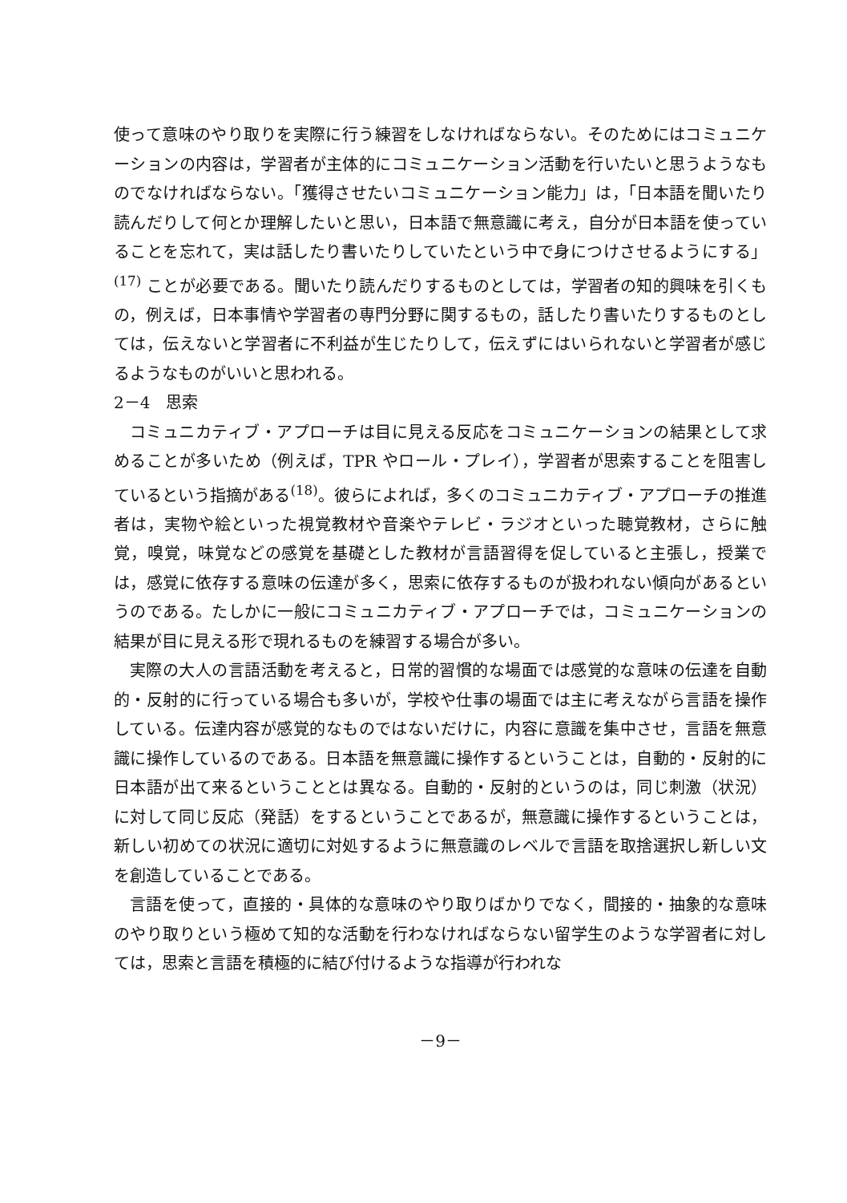使って意味のやり取りを実際に行う練習をしなければならない。そのためにはコミュニケーションの内容は，学習者が主体的にコミュニケーション活動を行いたいと思うようなものでなければならない。「獲得させたいコミュニケーション能力」は，「日本語を聞いたり読んだりして何とか理解したいと思い，日本語で無意識に考え，自分が日本語を使っていることを忘れて，実は話したり書いたりしていたという中で身につけさせるようにする」<sup>(17)</sup> ことが必要である。聞いたり読んだりするものとしては，学習者の知的興味を引くもの，例えば，日本事情や学習者の専門分野に関するもの，話したり書いたりするものとしては，伝えないと学習者に不利益が生じたりして，伝えずにはいられないと学習者が感じるようなものがいいと思われる。
2－4　思索
コミュニカティブ・アプローチは目に見える反応をコミュニケーションの結果として求めることが多いため（例えば，TPR やロール・プレイ），学習者が思索することを阻害しているという指摘がある<sup>(18)</sup>。彼らによれば，多くのコミュニカティブ・アプローチの推進者は，実物や絵といった視覚教材や音楽やテレビ・ラジオといった聴覚教材，さらに触覚，嗅覚，味覚などの感覚を基礎とした教材が言語習得を促していると主張し，授業では，感覚に依存する意味の伝達が多く，思索に依存するものが扱われない傾向があるというのである。たしかに一般にコミュニカティブ・アプローチでは，コミュニケーションの結果が目に見える形で現れるものを練習する場合が多い。
実際の大人の言語活動を考えると，日常的習慣的な場面では感覚的な意味の伝達を自動的・反射的に行っている場合も多いが，学校や仕事の場面では主に考えながら言語を操作している。伝達内容が感覚的なものではないだけに，内容に意識を集中させ，言語を無意識に操作しているのである。日本語を無意識に操作するということは，自動的・反射的に日本語が出て来るということとは異なる。自動的・反射的というのは，同じ刺激（状況）に対して同じ反応（発話）をするということであるが，無意識に操作するということは，新しい初めての状況に適切に対処するように無意識のレベルで言語を取捨選択し新しい文を創造していることである。
言語を使って，直接的・具体的な意味のやり取りばかりでなく，間接的・抽象的な意味のやり取りという極めて知的な活動を行わなければならない留学生のような学習者に対しては，思索と言語を積極的に結び付けるような指導が行われな
－9－